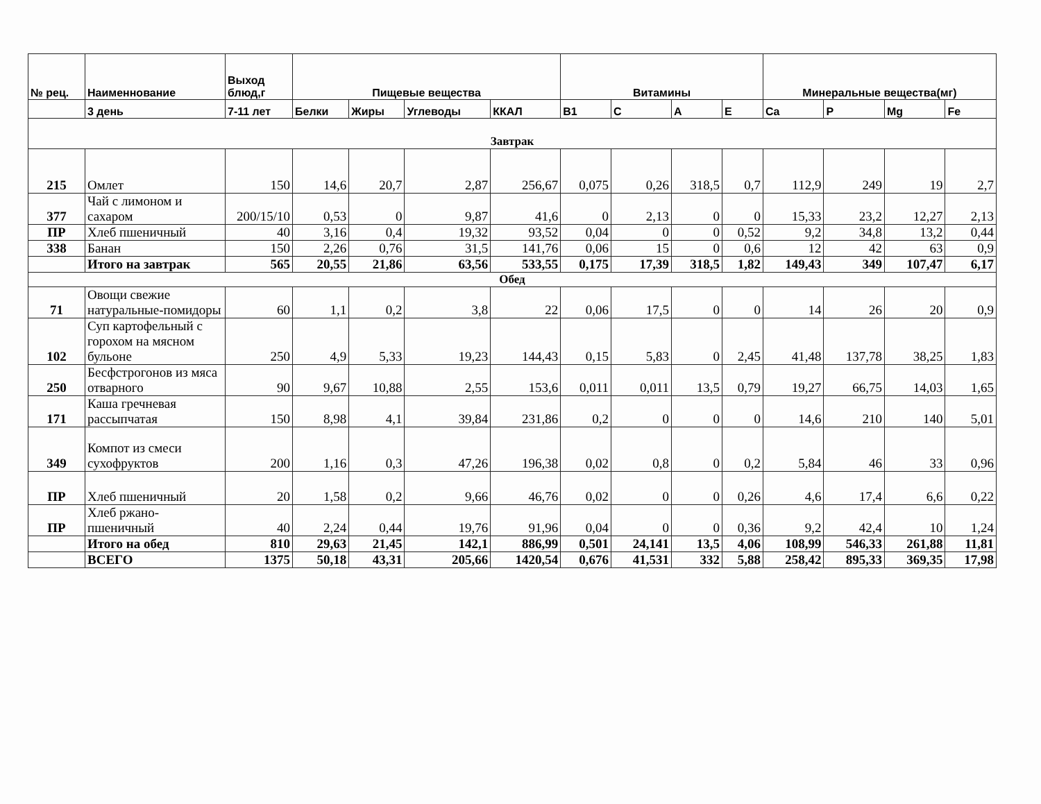| № рец. | Наименнование | Выход блюд,г | Пищевые вещества | | | | Витамины | | | | Минеральные вещества(мг) | | | |
| --- | --- | --- | --- | --- | --- | --- | --- | --- | --- | --- | --- | --- | --- | --- |
| | 3 день | 7-11 лет | Белки | Жиры | Углеводы | ККАЛ | B1 | C | A | E | Ca | P | Mg | Fe |
| Завтрак | | | | | | | | | | | | | | |
| 215 | Омлет | 150 | 14,6 | 20,7 | 2,87 | 256,67 | 0,075 | 0,26 | 318,5 | 0,7 | 112,9 | 249 | 19 | 2,7 |
| 377 | Чай с лимоном и сахаром | 200/15/10 | 0,53 | 0 | 9,87 | 41,6 | 0 | 2,13 | 0 | 0 | 15,33 | 23,2 | 12,27 | 2,13 |
| ПР | Хлеб пшеничный | 40 | 3,16 | 0,4 | 19,32 | 93,52 | 0,04 | 0 | 0 | 0,52 | 9,2 | 34,8 | 13,2 | 0,44 |
| 338 | Банан | 150 | 2,26 | 0,76 | 31,5 | 141,76 | 0,06 | 15 | 0 | 0,6 | 12 | 42 | 63 | 0,9 |
| | Итого на завтрак | 565 | 20,55 | 21,86 | 63,56 | 533,55 | 0,175 | 17,39 | 318,5 | 1,82 | 149,43 | 349 | 107,47 | 6,17 |
| Обед | | | | | | | | | | | | | | |
| 71 | Овощи свежие натуральные-помидоры | 60 | 1,1 | 0,2 | 3,8 | 22 | 0,06 | 17,5 | 0 | 0 | 14 | 26 | 20 | 0,9 |
| 102 | Суп картофельный с горохом на мясном бульоне | 250 | 4,9 | 5,33 | 19,23 | 144,43 | 0,15 | 5,83 | 0 | 2,45 | 41,48 | 137,78 | 38,25 | 1,83 |
| 250 | Бесфстрогонов из мяса отварного | 90 | 9,67 | 10,88 | 2,55 | 153,6 | 0,011 | 0,011 | 13,5 | 0,79 | 19,27 | 66,75 | 14,03 | 1,65 |
| 171 | Каша гречневая рассыпчатая | 150 | 8,98 | 4,1 | 39,84 | 231,86 | 0,2 | 0 | 0 | 0 | 14,6 | 210 | 140 | 5,01 |
| 349 | Компот из смеси сухофруктов | 200 | 1,16 | 0,3 | 47,26 | 196,38 | 0,02 | 0,8 | 0 | 0,2 | 5,84 | 46 | 33 | 0,96 |
| ПР | Хлеб пшеничный | 20 | 1,58 | 0,2 | 9,66 | 46,76 | 0,02 | 0 | 0 | 0,26 | 4,6 | 17,4 | 6,6 | 0,22 |
| ПР | Хлеб ржано-пшеничный | 40 | 2,24 | 0,44 | 19,76 | 91,96 | 0,04 | 0 | 0 | 0,36 | 9,2 | 42,4 | 10 | 1,24 |
| | Итого на обед | 810 | 29,63 | 21,45 | 142,1 | 886,99 | 0,501 | 24,141 | 13,5 | 4,06 | 108,99 | 546,33 | 261,88 | 11,81 |
| | ВСЕГО | 1375 | 50,18 | 43,31 | 205,66 | 1420,54 | 0,676 | 41,531 | 332 | 5,88 | 258,42 | 895,33 | 369,35 | 17,98 |